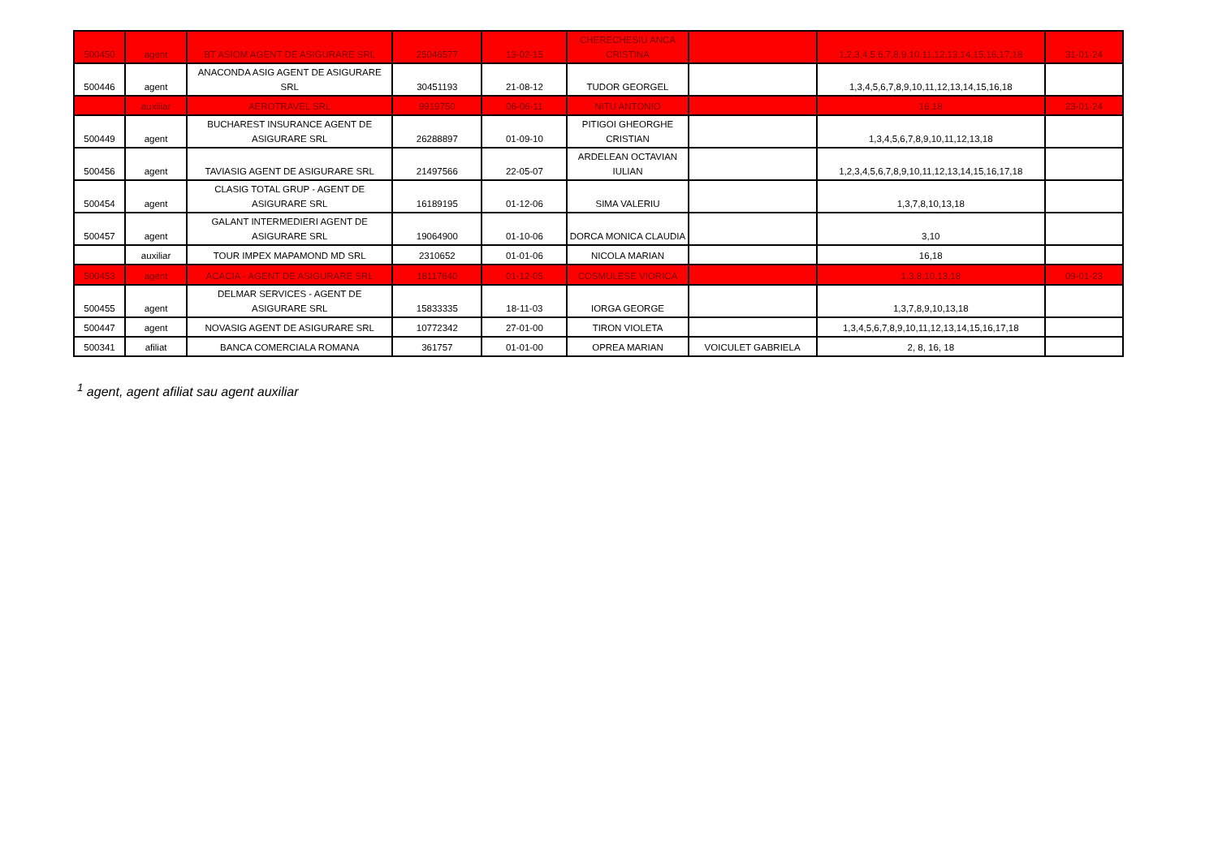| 500450 | agent | BT ASIOM AGENT DE ASIGURARE SRL | 25046577 | 13-02-15 | CHERECHESIU ANCA CRISTINA | | 1,2,3,4,5,6,7,8,9,10,11,12,13,14,15,16,17,18 | 31-01-24 |
| 500446 | agent | ANACONDA ASIG AGENT DE ASIGURARE SRL | 30451193 | 21-08-12 | TUDOR GEORGEL | | 1,3,4,5,6,7,8,9,10,11,12,13,14,15,16,18 | |
| | auxiliar | AEROTRAVEL SRL | 9919750 | 06-06-11 | NITU ANTONIO | | 16,18 | 23-01-24 |
| 500449 | agent | BUCHAREST INSURANCE AGENT DE ASIGURARE SRL | 26288897 | 01-09-10 | PITIGOI GHEORGHE CRISTIAN | | 1,3,4,5,6,7,8,9,10,11,12,13,18 | |
| 500456 | agent | TAVIASIG AGENT DE ASIGURARE SRL | 21497566 | 22-05-07 | ARDELEAN OCTAVIAN IULIAN | | 1,2,3,4,5,6,7,8,9,10,11,12,13,14,15,16,17,18 | |
| 500454 | agent | CLASIG TOTAL GRUP - AGENT DE ASIGURARE SRL | 16189195 | 01-12-06 | SIMA VALERIU | | 1,3,7,8,10,13,18 | |
| 500457 | agent | GALANT INTERMEDIERI AGENT DE ASIGURARE SRL | 19064900 | 01-10-06 | DORCA MONICA CLAUDIA | | 3,10 | |
| | auxiliar | TOUR IMPEX MAPAMOND MD SRL | 2310652 | 01-01-06 | NICOLA MARIAN | | 16,18 | |
| 500453 | agent | ACACIA - AGENT DE ASIGURARE SRL | 18117640 | 01-12-05 | COSMULESE VIORICA | | 1,3,8,10,13,18 | 09-01-23 |
| 500455 | agent | DELMAR SERVICES - AGENT DE ASIGURARE SRL | 15833335 | 18-11-03 | IORGA GEORGE | | 1,3,7,8,9,10,13,18 | |
| 500447 | agent | NOVASIG AGENT DE ASIGURARE SRL | 10772342 | 27-01-00 | TIRON VIOLETA | | 1,3,4,5,6,7,8,9,10,11,12,13,14,15,16,17,18 | |
| 500341 | afiliat | BANCA COMERCIALA ROMANA | 361757 | 01-01-00 | OPREA MARIAN | VOICULET GABRIELA | 2, 8, 16, 18 | |
<sup>1</sup> agent, agent afiliat sau agent auxiliar